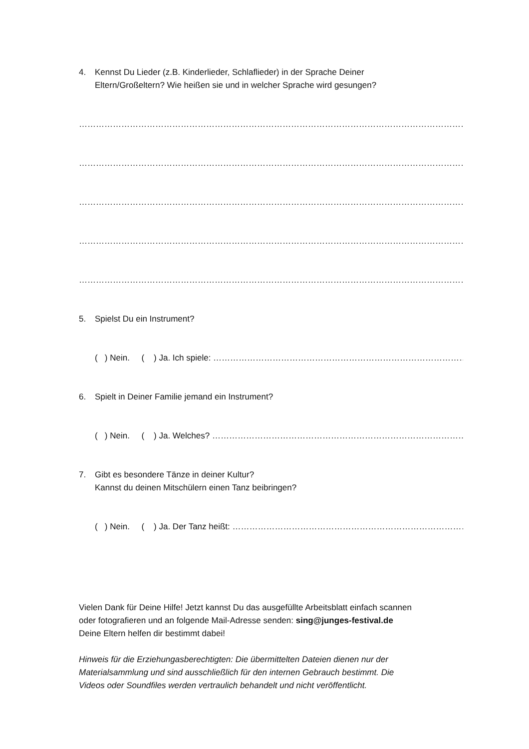4. Kennst Du Lieder (z.B. Kinderlieder, Schlaflieder) in der Sprache Deiner
Eltern/Großeltern? Wie heißen sie und in welcher Sprache wird gesungen?
………………………………………………………………………………………………………………………………………………..
………………………………………………………………………………………………………………………………………………..
………………………………………………………………………………………………………………………………………………..
………………………………………………………………………………………………………………………………………………..
………………………………………………………………………………………………………………………………………………..
5. Spielst Du ein Instrument?
( ) Nein. ( ) Ja. Ich spiele: ……………………………………………………………………………………
6. Spielt in Deiner Familie jemand ein Instrument?
( ) Nein. ( ) Ja. Welches? ……………………………………………………………………………………
7. Gibt es besondere Tänze in deiner Kultur?
Kannst du deinen Mitschülern einen Tanz beibringen?
( ) Nein. ( ) Ja. Der Tanz heißt: ……………………………………………………………………………
Vielen Dank für Deine Hilfe! Jetzt kannst Du das ausgefüllte Arbeitsblatt einfach scannen
oder fotografieren und an folgende Mail-Adresse senden: sing@junges-festival.de
Deine Eltern helfen dir bestimmt dabei!
Hinweis für die Erziehungasberechtigten: Die übermittelten Dateien dienen nur der
Materialsammlung und sind ausschließlich für den internen Gebrauch bestimmt. Die
Videos oder Soundfiles werden vertraulich behandelt und nicht veröffentlicht.